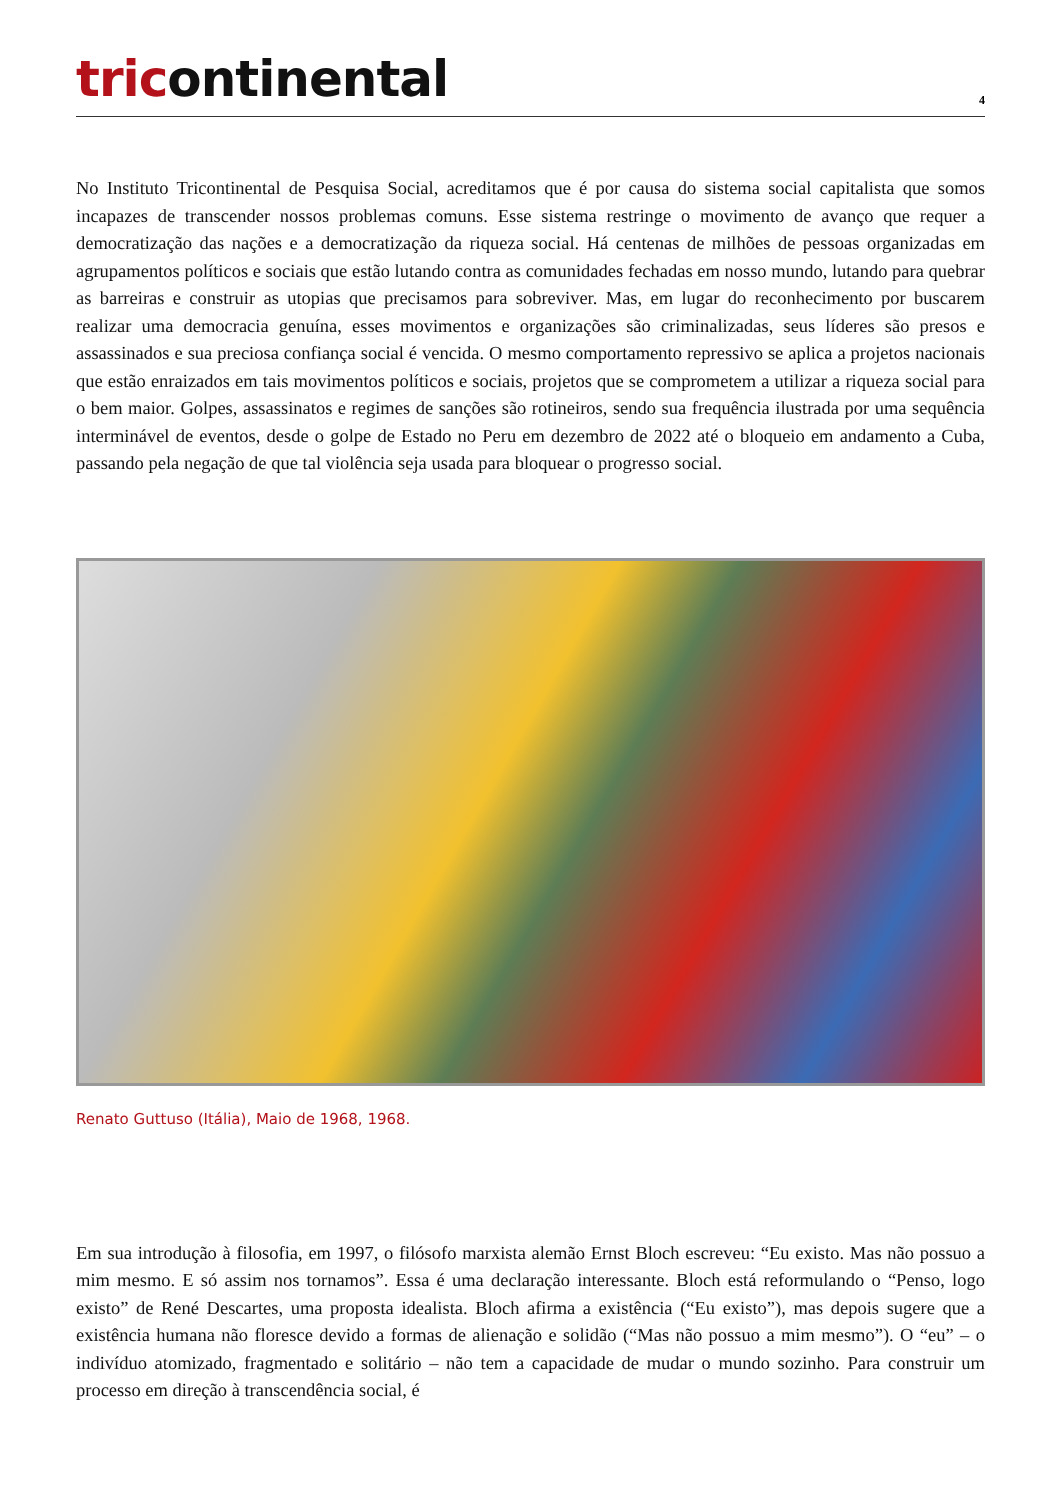tricontinental
4
No Instituto Tricontinental de Pesquisa Social, acreditamos que é por causa do sistema social capitalista que somos incapazes de transcender nossos problemas comuns. Esse sistema restringe o movimento de avanço que requer a democratização das nações e a democratização da riqueza social. Há centenas de milhões de pessoas organizadas em agrupamentos políticos e sociais que estão lutando contra as comunidades fechadas em nosso mundo, lutando para quebrar as barreiras e construir as utopias que precisamos para sobreviver. Mas, em lugar do reconhecimento por buscarem realizar uma democracia genuína, esses movimentos e organizações são criminalizadas, seus líderes são presos e assassinados e sua preciosa confiança social é vencida. O mesmo comportamento repressivo se aplica a projetos nacionais que estão enraizados em tais movimentos políticos e sociais, projetos que se comprometem a utilizar a riqueza social para o bem maior. Golpes, assassinatos e regimes de sanções são rotineiros, sendo sua frequência ilustrada por uma sequência interminável de eventos, desde o golpe de Estado no Peru em dezembro de 2022 até o bloqueio em andamento a Cuba, passando pela negação de que tal violência seja usada para bloquear o progresso social.
Renato Guttuso (Itália), Maio de 1968, 1968.
Em sua introdução à filosofia, em 1997, o filósofo marxista alemão Ernst Bloch escreveu: “Eu existo. Mas não possuo a mim mesmo. E só assim nos tornamos”. Essa é uma declaração interessante. Bloch está reformulando o “Penso, logo existo” de René Descartes, uma proposta idealista. Bloch afirma a existência (“Eu existo”), mas depois sugere que a existência humana não floresce devido a formas de alienação e solidão (“Mas não possuo a mim mesmo”). O “eu” – o indivíduo atomizado, fragmentado e solitário – não tem a capacidade de mudar o mundo sozinho. Para construir um processo em direção à transcendência social, é